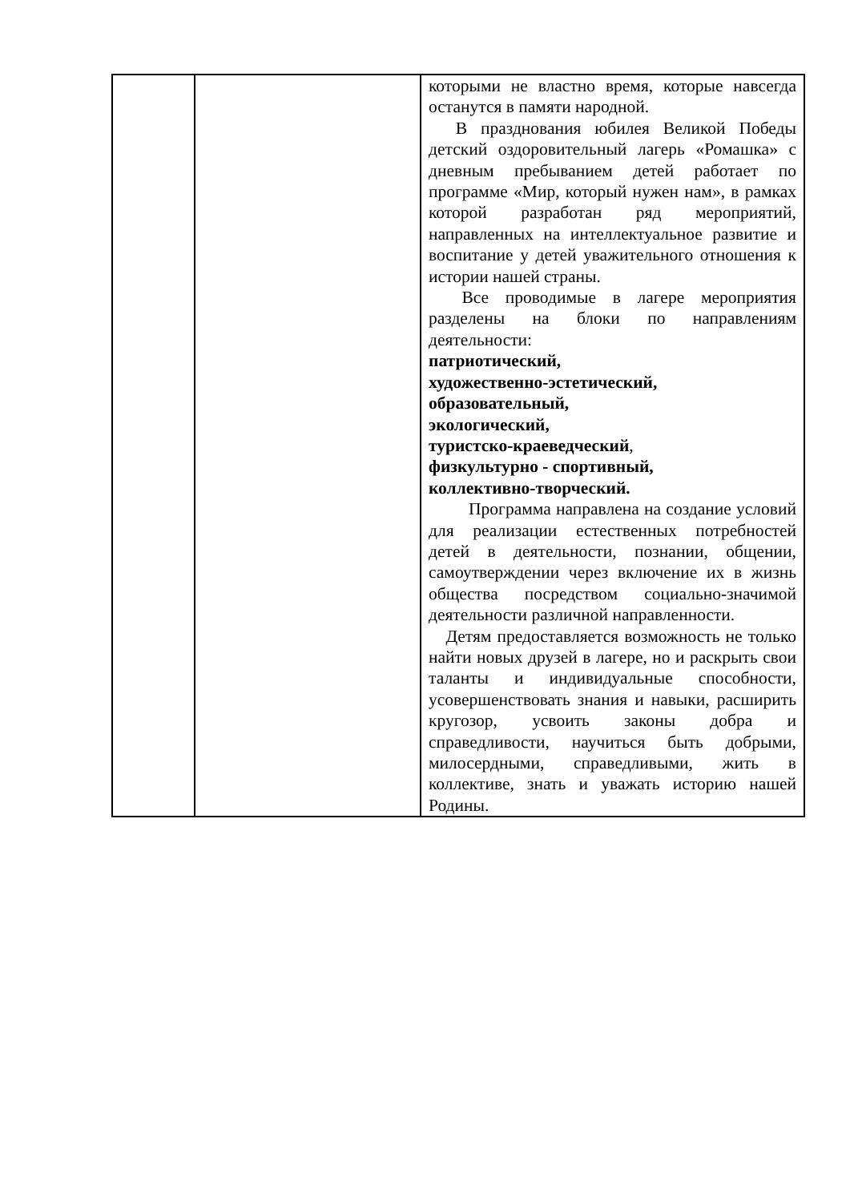| | | которыми не властно время, которые навсегда останутся в памяти народной. В празднования юбилея Великой Победы детский оздоровительный лагерь «Ромашка» с дневным пребыванием детей работает по программе «Мир, который нужен нам», в рамках которой разработан ряд мероприятий, направленных на интеллектуальное развитие и воспитание у детей уважительного отношения к истории нашей страны. Все проводимые в лагере мероприятия разделены на блоки по направлениям деятельности: патриотический, художественно-эстетический, образовательный, экологический, туристско-краеведческий , физкультурно - спортивный, коллективно-творческий. Программа направлена на создание условий для реализации естественных потребностей детей в деятельности, познании, общении, самоутверждении через включение их в жизнь общества посредством социально-значимой деятельности различной направленности. Детям предоставляется возможность не только найти новых друзей в лагере, но и раскрыть свои таланты и индивидуальные способности, усовершенствовать знания и навыки, расширить кругозор, усвоить законы добра и справедливости, научиться быть добрыми, милосердными, справедливыми, жить в коллективе, знать и уважать историю нашей Родины. |